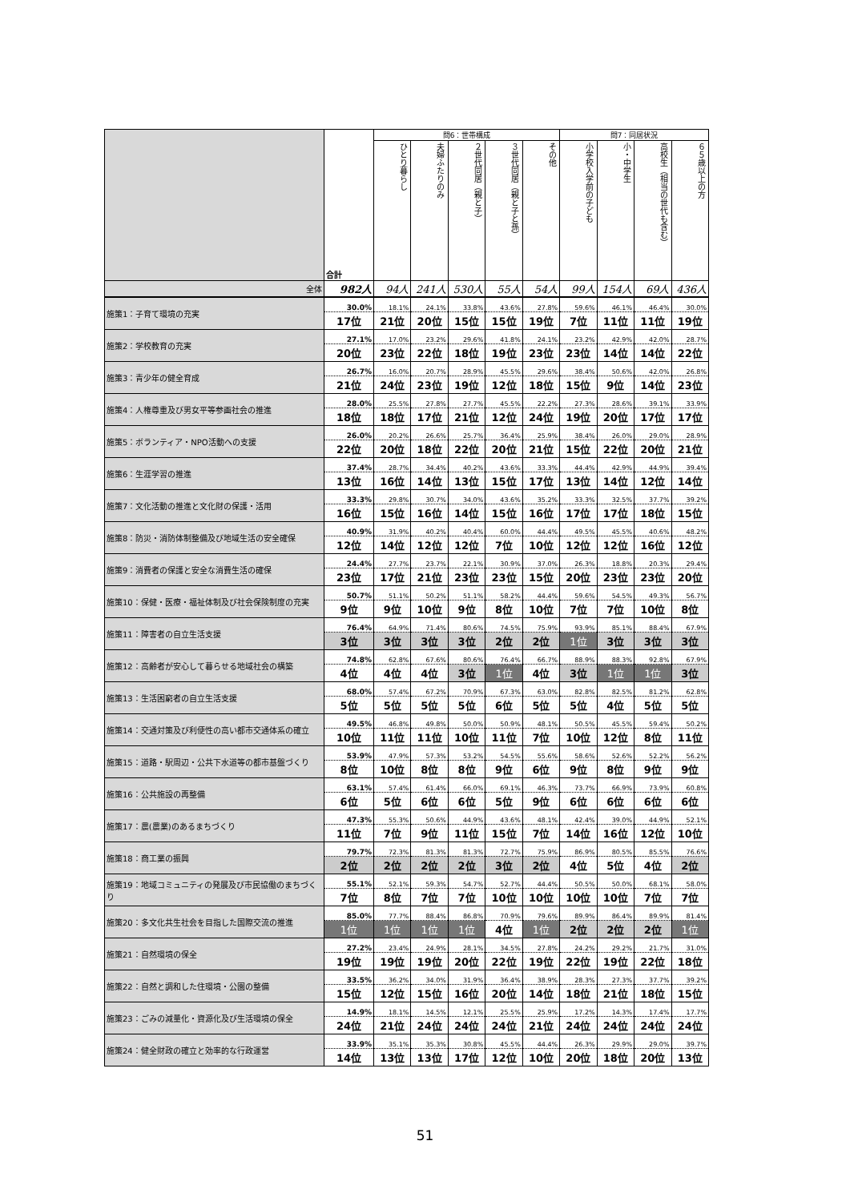| | 合計 | 問6：世帯構成 | | | | | 問7：同居状況 | | | |
| --- | --- | --- | --- | --- | --- | --- | --- | --- | --- | --- |
| | | ひとり暮らし | 夫婦ふたりのみ | ２世代同居（親と子） | ３世代同居（親と子と孫） | その他 | 小学校入学前の子ども | 小・中学生 | 高校生（相当の世代も含む） | ６５歳以上の方 |
| 全体 | 982人 | 94人 | 241人 | 530人 | 55人 | 54人 | 99人 | 154人 | 69人 | 436人 |
| 施策1：子育て環境の充実 | 30.0% | 18.1% | 24.1% | 33.8% | 43.6% | 27.8% | 59.6% | 46.1% | 46.4% | 30.0% |
| | 17位 | 21位 | 20位 | 15位 | 15位 | 19位 | 7位 | 11位 | 11位 | 19位 |
| 施策2：学校教育の充実 | 27.1% | 17.0% | 23.2% | 29.6% | 41.8% | 24.1% | 23.2% | 42.9% | 42.0% | 28.7% |
| | 20位 | 23位 | 22位 | 18位 | 19位 | 23位 | 23位 | 14位 | 14位 | 22位 |
| 施策3：青少年の健全育成 | 26.7% | 16.0% | 20.7% | 28.9% | 45.5% | 29.6% | 38.4% | 50.6% | 42.0% | 26.8% |
| | 21位 | 24位 | 23位 | 19位 | 12位 | 18位 | 15位 | 9位 | 14位 | 23位 |
| 施策4：人権尊重及び男女平等参画社会の推進 | 28.0% | 25.5% | 27.8% | 27.7% | 45.5% | 22.2% | 27.3% | 28.6% | 39.1% | 33.9% |
| | 18位 | 18位 | 17位 | 21位 | 12位 | 24位 | 19位 | 20位 | 17位 | 17位 |
| 施策5：ボランティア・NPO活動への支援 | 26.0% | 20.2% | 26.6% | 25.7% | 36.4% | 25.9% | 38.4% | 26.0% | 29.0% | 28.9% |
| | 22位 | 20位 | 18位 | 22位 | 20位 | 21位 | 15位 | 22位 | 20位 | 21位 |
| 施策6：生涯学習の推進 | 37.4% | 28.7% | 34.4% | 40.2% | 43.6% | 33.3% | 44.4% | 42.9% | 44.9% | 39.4% |
| | 13位 | 16位 | 14位 | 13位 | 15位 | 17位 | 13位 | 14位 | 12位 | 14位 |
| 施策7：文化活動の推進と文化財の保護・活用 | 33.3% | 29.8% | 30.7% | 34.0% | 43.6% | 35.2% | 33.3% | 32.5% | 37.7% | 39.2% |
| | 16位 | 15位 | 16位 | 14位 | 15位 | 16位 | 17位 | 17位 | 18位 | 15位 |
| 施策8：防災・消防体制整備及び地域生活の安全確保 | 40.9% | 31.9% | 40.2% | 40.4% | 60.0% | 44.4% | 49.5% | 45.5% | 40.6% | 48.2% |
| | 12位 | 14位 | 12位 | 12位 | 7位 | 10位 | 12位 | 12位 | 16位 | 12位 |
| 施策9：消費者の保護と安全な消費生活の確保 | 24.4% | 27.7% | 23.7% | 22.1% | 30.9% | 37.0% | 26.3% | 18.8% | 20.3% | 29.4% |
| | 23位 | 17位 | 21位 | 23位 | 23位 | 15位 | 20位 | 23位 | 23位 | 20位 |
| 施策10：保健・医療・福祉体制及び社会保険制度の充実 | 50.7% | 51.1% | 50.2% | 51.1% | 58.2% | 44.4% | 59.6% | 54.5% | 49.3% | 56.7% |
| | 9位 | 9位 | 10位 | 9位 | 8位 | 10位 | 7位 | 7位 | 10位 | 8位 |
| 施策11：障害者の自立生活支援 | 76.4% | 64.9% | 71.4% | 80.6% | 74.5% | 75.9% | 93.9% | 85.1% | 88.4% | 67.9% |
| | 3位 | 3位 | 3位 | 3位 | 2位 | 2位 | 1位 | 3位 | 3位 | 3位 |
| 施策12：高齢者が安心して暮らせる地域社会の構築 | 74.8% | 62.8% | 67.6% | 80.6% | 76.4% | 66.7% | 88.9% | 88.3% | 92.8% | 67.9% |
| | 4位 | 4位 | 4位 | 3位 | 1位 | 4位 | 3位 | 1位 | 1位 | 3位 |
| 施策13：生活困窮者の自立生活支援 | 68.0% | 57.4% | 67.2% | 70.9% | 67.3% | 63.0% | 82.8% | 82.5% | 81.2% | 62.8% |
| | 5位 | 5位 | 5位 | 5位 | 6位 | 5位 | 5位 | 4位 | 5位 | 5位 |
| 施策14：交通対策及び利便性の高い都市交通体系の確立 | 49.5% | 46.8% | 49.8% | 50.0% | 50.9% | 48.1% | 50.5% | 45.5% | 59.4% | 50.2% |
| | 10位 | 11位 | 11位 | 10位 | 11位 | 7位 | 10位 | 12位 | 8位 | 11位 |
| 施策15：道路・駅周辺・公共下水道等の都市基盤づくり | 53.9% | 47.9% | 57.3% | 53.2% | 54.5% | 55.6% | 58.6% | 52.6% | 52.2% | 56.2% |
| | 8位 | 10位 | 8位 | 8位 | 9位 | 6位 | 9位 | 8位 | 9位 | 9位 |
| 施策16：公共施設の再整備 | 63.1% | 57.4% | 61.4% | 66.0% | 69.1% | 46.3% | 73.7% | 66.9% | 73.9% | 60.8% |
| | 6位 | 5位 | 6位 | 6位 | 5位 | 9位 | 6位 | 6位 | 6位 | 6位 |
| 施策17：農(農業)のあるまちづくり | 47.3% | 55.3% | 50.6% | 44.9% | 43.6% | 48.1% | 42.4% | 39.0% | 44.9% | 52.1% |
| | 11位 | 7位 | 9位 | 11位 | 15位 | 7位 | 14位 | 16位 | 12位 | 10位 |
| 施策18：商工業の振興 | 79.7% | 72.3% | 81.3% | 81.3% | 72.7% | 75.9% | 86.9% | 80.5% | 85.5% | 76.6% |
| | 2位 | 2位 | 2位 | 2位 | 3位 | 2位 | 4位 | 5位 | 4位 | 2位 |
| 施策19：地域コミュニティの発展及び市民協働のまちづくり | 55.1% | 52.1% | 59.3% | 54.7% | 52.7% | 44.4% | 50.5% | 50.0% | 68.1% | 58.0% |
| | 7位 | 8位 | 7位 | 7位 | 10位 | 10位 | 10位 | 10位 | 7位 | 7位 |
| 施策20：多文化共生社会を目指した国際交流の推進 | 85.0% | 77.7% | 88.4% | 86.8% | 70.9% | 79.6% | 89.9% | 86.4% | 89.9% | 81.4% |
| | 1位 | 1位 | 1位 | 1位 | 4位 | 1位 | 2位 | 2位 | 2位 | 1位 |
| 施策21：自然環境の保全 | 27.2% | 23.4% | 24.9% | 28.1% | 34.5% | 27.8% | 24.2% | 29.2% | 21.7% | 31.0% |
| | 19位 | 19位 | 19位 | 20位 | 22位 | 19位 | 22位 | 19位 | 22位 | 18位 |
| 施策22：自然と調和した住環境・公園の整備 | 33.5% | 36.2% | 34.0% | 31.9% | 36.4% | 38.9% | 28.3% | 27.3% | 37.7% | 39.2% |
| | 15位 | 12位 | 15位 | 16位 | 20位 | 14位 | 18位 | 21位 | 18位 | 15位 |
| 施策23：ごみの減量化・資源化及び生活環境の保全 | 14.9% | 18.1% | 14.5% | 12.1% | 25.5% | 25.9% | 17.2% | 14.3% | 17.4% | 17.7% |
| | 24位 | 21位 | 24位 | 24位 | 24位 | 21位 | 24位 | 24位 | 24位 | 24位 |
| 施策24：健全財政の確立と効率的な行政運営 | 33.9% | 35.1% | 35.3% | 30.8% | 45.5% | 44.4% | 26.3% | 29.9% | 29.0% | 39.7% |
| | 14位 | 13位 | 13位 | 17位 | 12位 | 10位 | 20位 | 18位 | 20位 | 13位 |
51